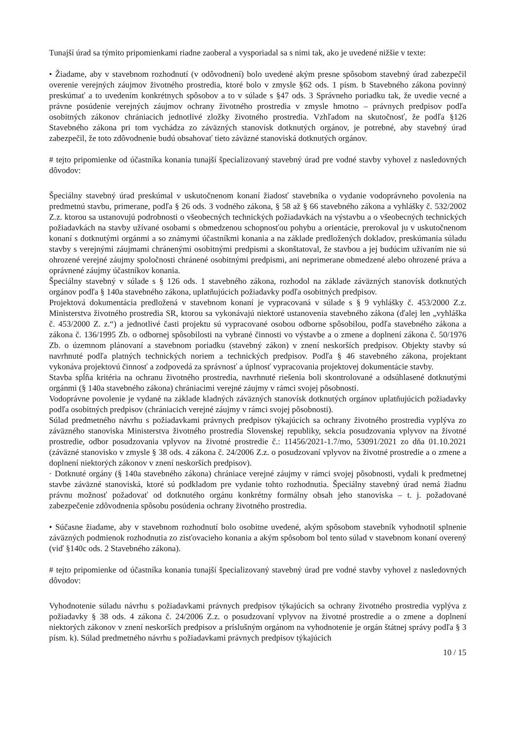Tunajší úrad sa týmito pripomienkami riadne zaoberal a vysporiadal sa s nimi tak, ako je uvedené nižšie v texte:
• Žiadame, aby v stavebnom rozhodnutí (v odôvodnení) bolo uvedené akým presne spôsobom stavebný úrad zabezpečil overenie verejných záujmov životného prostredia, ktoré bolo v zmysle §62 ods. 1 písm. b Stavebného zákona povinný preskúmať a to uvedením konkrétnych spôsobov a to v súlade s §47 ods. 3 Správneho poriadku tak, že uvedie vecné a právne posúdenie verejných záujmov ochrany životného prostredia v zmysle hmotno – právnych predpisov podľa osobitných zákonov chrániacich jednotlivé zložky životného prostredia. Vzhľadom na skutočnosť, že podľa §126 Stavebného zákona pri tom vychádza zo záväzných stanovísk dotknutých orgánov, je potrebné, aby stavebný úrad zabezpečil, že toto zdôvodnenie budú obsahovať tieto záväzné stanoviská dotknutých orgánov.
# tejto pripomienke od účastníka konania tunajší špecializovaný stavebný úrad pre vodné stavby vyhovel z nasledovných dôvodov:
Špeciálny stavebný úrad preskúmal v uskutočnenom konaní žiadosť stavebníka o vydanie vodoprávneho povolenia na predmetnú stavbu, primerane, podľa § 26 ods. 3 vodného zákona, § 58 až § 66 stavebného zákona a vyhlášky č. 532/2002 Z.z. ktorou sa ustanovujú podrobnosti o všeobecných technických požiadavkách na výstavbu a o všeobecných technických požiadavkách na stavby užívané osobami s obmedzenou schopnosťou pohybu a orientácie, prerokoval ju v uskutočnenom konaní s dotknutými orgánmi a so známymi účastníkmi konania a na základe predložených dokladov, preskúmania súladu stavby s verejnými záujmami chránenými osobitnými predpismi a skonštatoval, že stavbou a jej budúcim užívaním nie sú ohrozené verejné záujmy spoločnosti chránené osobitnými predpismi, ani neprimerane obmedzené alebo ohrozené práva a oprávnené záujmy účastníkov konania.
Špeciálny stavebný v súlade s § 126 ods. 1 stavebného zákona, rozhodol na základe záväzných stanovísk dotknutých orgánov podľa § 140a stavebného zákona, uplatňujúcich požiadavky podľa osobitných predpisov.
Projektová dokumentácia predložená v stavebnom konaní je vypracovaná v súlade s § 9 vyhlášky č. 453/2000 Z.z. Ministerstva životného prostredia SR, ktorou sa vykonávajú niektoré ustanovenia stavebného zákona (ďalej len „vyhláška č. 453/2000 Z. z.“) a jednotlivé časti projektu sú vypracované osobou odborne spôsobilou, podľa stavebného zákona a zákona č. 136/1995 Zb. o odbornej spôsobilosti na vybrané činnosti vo výstavbe a o zmene a doplnení zákona č. 50/1976 Zb. o územnom plánovaní a stavebnom poriadku (stavebný zákon) v znení neskorších predpisov. Objekty stavby sú navrhnuté podľa platných technických noriem a technických predpisov. Podľa § 46 stavebného zákona, projektant vykonáva projektovú činnosť a zodpovedá za správnosť a úplnosť vypracovania projektovej dokumentácie stavby.
Stavba spĺňa kritéria na ochranu životného prostredia, navrhnuté riešenia boli skontrolované a odsúhlasené dotknutými orgánmi (§ 140a stavebného zákona) chrániacimi verejné záujmy v rámci svojej pôsobnosti.
Vodoprávne povolenie je vydané na základe kladných záväzných stanovísk dotknutých orgánov uplatňujúcich požiadavky podľa osobitných predpisov (chrániacich verejné záujmy v rámci svojej pôsobnosti).
Súlad predmetného návrhu s požiadavkami právnych predpisov týkajúcich sa ochrany životného prostredia vyplýva zo záväzného stanoviska Ministerstva životného prostredia Slovenskej republiky, sekcia posudzovania vplyvov na životné prostredie, odbor posudzovania vplyvov na životné prostredie č.: 11456/2021-1.7/mo, 53091/2021 zo dňa 01.10.2021 (záväzné stanovisko v zmysle § 38 ods. 4 zákona č. 24/2006 Z.z. o posudzovaní vplyvov na životné prostredie a o zmene a doplnení niektorých zákonov v znení neskorších predpisov).
· Dotknuté orgány (§ 140a stavebného zákona) chrániace verejné záujmy v rámci svojej pôsobnosti, vydali k predmetnej stavbe záväzné stanoviská, ktoré sú podkladom pre vydanie tohto rozhodnutia. Špeciálny stavebný úrad nemá žiadnu právnu možnosť požadovať od dotknutého orgánu konkrétny formálny obsah jeho stanoviska – t. j. požadované zabezpečenie zdôvodnenia spôsobu posúdenia ochrany životného prostredia.
• Súčasne žiadame, aby v stavebnom rozhodnutí bolo osobitne uvedené, akým spôsobom stavebník vyhodnotil splnenie záväzných podmienok rozhodnutia zo zisťovacieho konania a akým spôsobom bol tento súlad v stavebnom konaní overený (viď §140c ods. 2 Stavebného zákona).
# tejto pripomienke od účastníka konania tunajší špecializovaný stavebný úrad pre vodné stavby vyhovel z nasledovných dôvodov:
Vyhodnotenie súladu návrhu s požiadavkami právnych predpisov týkajúcich sa ochrany životného prostredia vyplýva z požiadavky § 38 ods. 4 zákona č. 24/2006 Z.z. o posudzovaní vplyvov na životné prostredie a o zmene a doplnení niektorých zákonov v znení neskorších predpisov a príslušným orgánom na vyhodnotenie je orgán štátnej správy podľa § 3 písm. k). Súlad predmetného návrhu s požiadavkami právnych predpisov týkajúcich
10 / 15